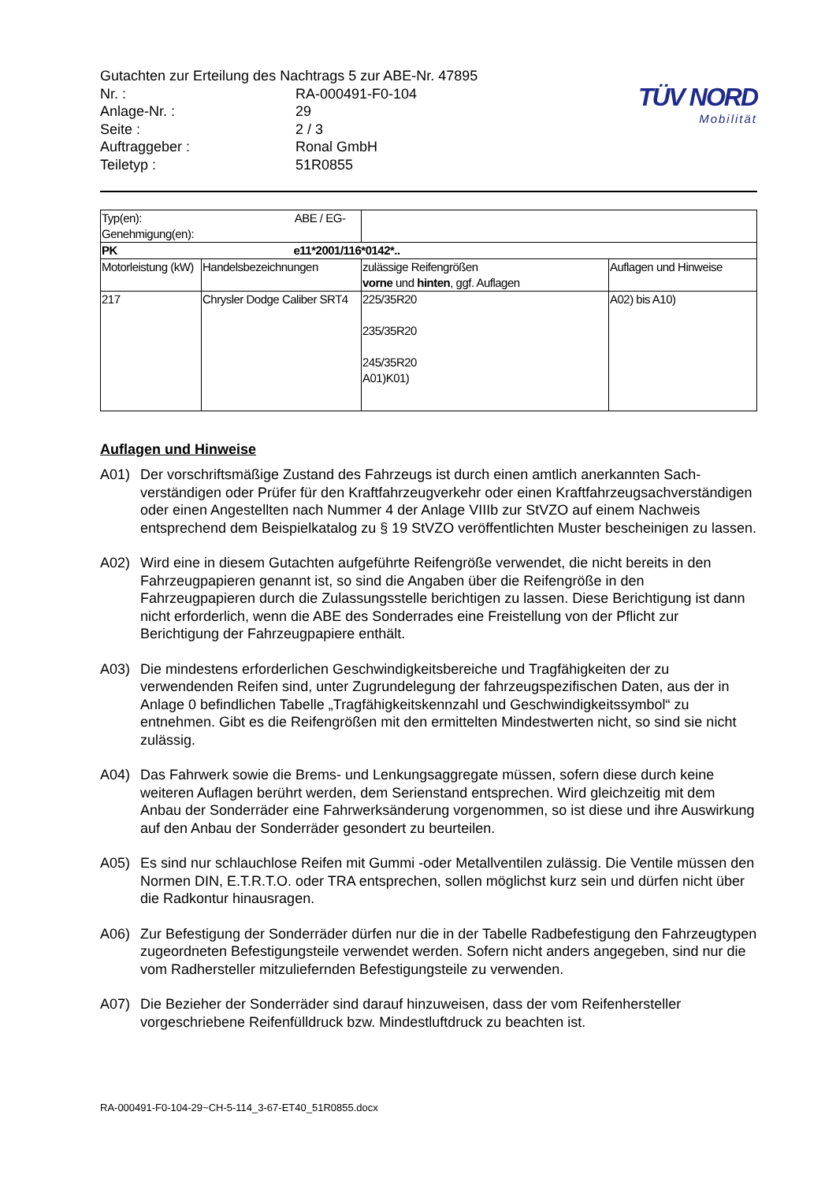Gutachten zur Erteilung des Nachtrags 5 zur ABE-Nr. 47895
Nr. : RA-000491-F0-104
Anlage-Nr. : 29
Seite : 2 / 3
Auftraggeber : Ronal GmbH
Teiletyp : 51R0855
TÜV NORD
Mobilität
| Typ(en): ABE / EG-Genehmigung(en): | | | |
| PK e11*2001/116*0142*.. | | | |
| Motorleistung (kW) | Handelsbezeichnungen | zulässige Reifengrößen vorne und hinten , ggf. Auflagen | Auflagen und Hinweise |
| 217 | Chrysler Dodge Caliber SRT4 | 225/35R20 235/35R20 245/35R20 A01)K01) | A02) bis A10) |
Auflagen und Hinweise
A01) Der vorschriftsmäßige Zustand des Fahrzeugs ist durch einen amtlich anerkannten Sach­verständigen oder Prüfer für den Kraftfahrzeugverkehr oder einen Kraftfahrzeugsach­verständigen oder einen Angestellten nach Nummer 4 der Anlage VIIIb zur StVZO auf einem Nachweis entsprechend dem Beispielkatalog zu § 19 StVZO veröffentlichten Muster bescheinigen zu lassen.
A02) Wird eine in diesem Gutachten aufgeführte Reifengröße verwendet, die nicht bereits in den Fahrzeugpapieren genannt ist, so sind die Angaben über die Reifengröße in den Fahrzeugpapieren durch die Zulassungsstelle berichtigen zu lassen. Diese Berichtigung ist dann nicht erforderlich, wenn die ABE des Sonderrades eine Freistellung von der Pflicht zur Berichtigung der Fahrzeugpapiere enthält.
A03) Die mindestens erforderlichen Geschwindigkeitsbereiche und Tragfähigkeiten der zu verwendenden Reifen sind, unter Zugrundelegung der fahrzeugspezifischen Daten, aus der in Anlage 0 befindlichen Tabelle „Tragfähigkeitskennzahl und Geschwindigkeitssymbol“ zu entnehmen. Gibt es die Reifengrößen mit den ermittelten Mindestwerten nicht, so sind sie nicht zulässig.
A04) Das Fahrwerk sowie die Brems- und Lenkungsaggregate müssen, sofern diese durch keine weiteren Auflagen berührt werden, dem Serienstand entsprechen. Wird gleichzeitig mit dem Anbau der Sonderräder eine Fahrwerksänderung vorgenommen, so ist diese und ihre Auswirkung auf den Anbau der Sonderräder gesondert zu beurteilen.
A05) Es sind nur schlauchlose Reifen mit Gummi -oder Metallventilen zulässig. Die Ventile müssen den Normen DIN, E.T.R.T.O. oder TRA entsprechen, sollen möglichst kurz sein und dürfen nicht über die Radkontur hinausragen.
A06) Zur Befestigung der Sonderräder dürfen nur die in der Tabelle Radbefestigung den Fahrzeugtypen zugeordneten Befestigungsteile verwendet werden. Sofern nicht anders angegeben, sind nur die vom Radhersteller mitzuliefernden Befestigungsteile zu verwenden.
A07) Die Bezieher der Sonderräder sind darauf hinzuweisen, dass der vom Reifenhersteller vorgeschriebene Reifenfülldruck bzw. Mindestluftdruck zu beachten ist.
RA-000491-F0-104-29~CH-5-114_3-67-ET40_51R0855.docx